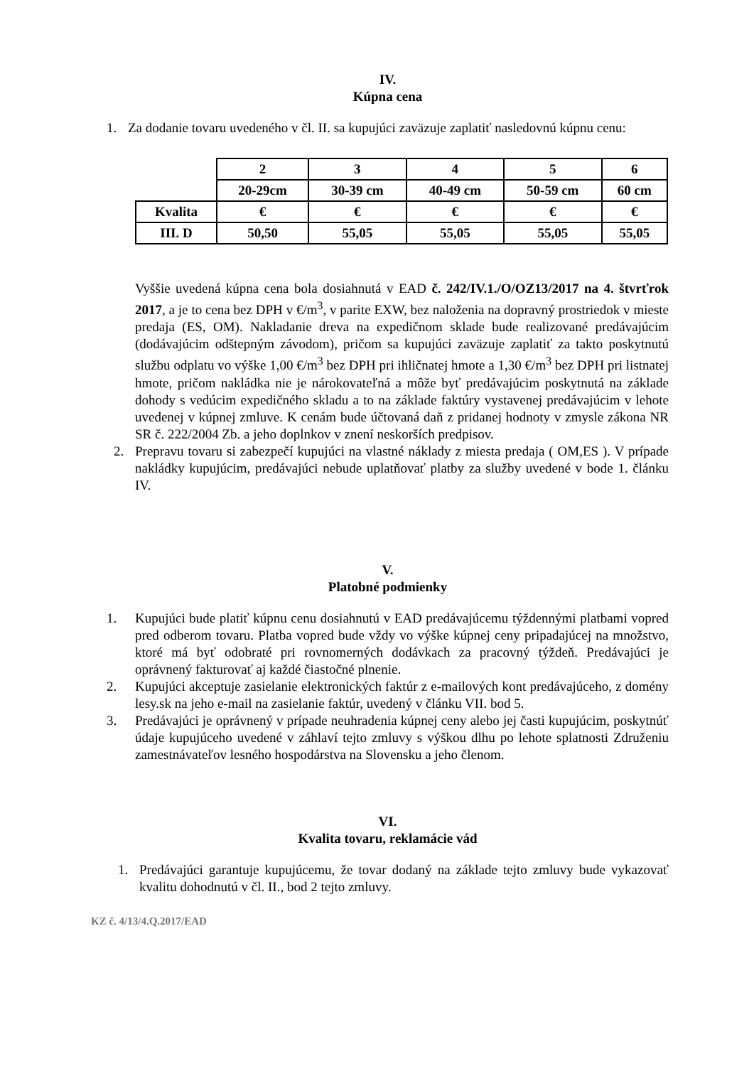IV.
Kúpna cena
1. Za dodanie tovaru uvedeného v čl. II. sa kupujúci zaväzuje zaplatiť nasledovnú kúpnu cenu:
| | 2 | 3 | 4 | 5 | 6 |
| | 20-29cm | 30-39 cm | 40-49 cm | 50-59 cm | 60 cm |
| Kvalita | € | € | € | € | € |
| III. D | 50,50 | 55,05 | 55,05 | 55,05 | 55,05 |
Vyššie uvedená kúpna cena bola dosiahnutá v EAD č. 242/IV.1./O/OZ13/2017 na 4. štvrťrok 2017, a je to cena bez DPH v €/m<sup>3</sup>, v parite EXW, bez naloženia na dopravný prostriedok v mieste predaja (ES, OM). Nakladanie dreva na expedičnom sklade bude realizované predávajúcim (dodávajúcim odštepným závodom), pričom sa kupujúci zaväzuje zaplatiť za takto poskytnutú službu odplatu vo výške 1,00 €/m<sup>3</sup> bez DPH pri ihličnatej hmote a 1,30 €/m<sup>3</sup> bez DPH pri listnatej hmote, pričom nakládka nie je nárokovateľná a môže byť predávajúcim poskytnutá na základe dohody s vedúcim expedičného skladu a to na základe faktúry vystavenej predávajúcim v lehote uvedenej v kúpnej zmluve. K cenám bude účtovaná daň z pridanej hodnoty v zmysle zákona NR SR č. 222/2004 Zb. a jeho doplnkov v znení neskorších predpisov.
2. Prepravu tovaru si zabezpečí kupujúci na vlastné náklady z miesta predaja ( OM,ES ). V prípade nakládky kupujúcim, predávajúci nebude uplatňovať platby za služby uvedené v bode 1. článku IV.
V.
Platobné podmienky
1. Kupujúci bude platiť kúpnu cenu dosiahnutú v EAD predávajúcemu týždennými platbami vopred pred odberom tovaru. Platba vopred bude vždy vo výške kúpnej ceny pripadajúcej na množstvo, ktoré má byť odobraté pri rovnomerných dodávkach za pracovný týždeň. Predávajúci je oprávnený fakturovať aj každé čiastočné plnenie.
2. Kupujúci akceptuje zasielanie elektronických faktúr z e-mailových kont predávajúceho, z domény lesy.sk na jeho e-mail na zasielanie faktúr, uvedený v článku VII. bod 5.
3. Predávajúci je oprávnený v prípade neuhradenia kúpnej ceny alebo jej časti kupujúcim, poskytnúť údaje kupujúceho uvedené v záhlaví tejto zmluvy s výškou dlhu po lehote splatnosti Združeniu zamestnávateľov lesného hospodárstva na Slovensku a jeho členom.
VI.
Kvalita tovaru, reklamácie vád
1. Predávajúci garantuje kupujúcemu, že tovar dodaný na základe tejto zmluvy bude vykazovať kvalitu dohodnutú v čl. II., bod 2 tejto zmluvy.
KZ č. 4/13/4.Q.2017/EAD